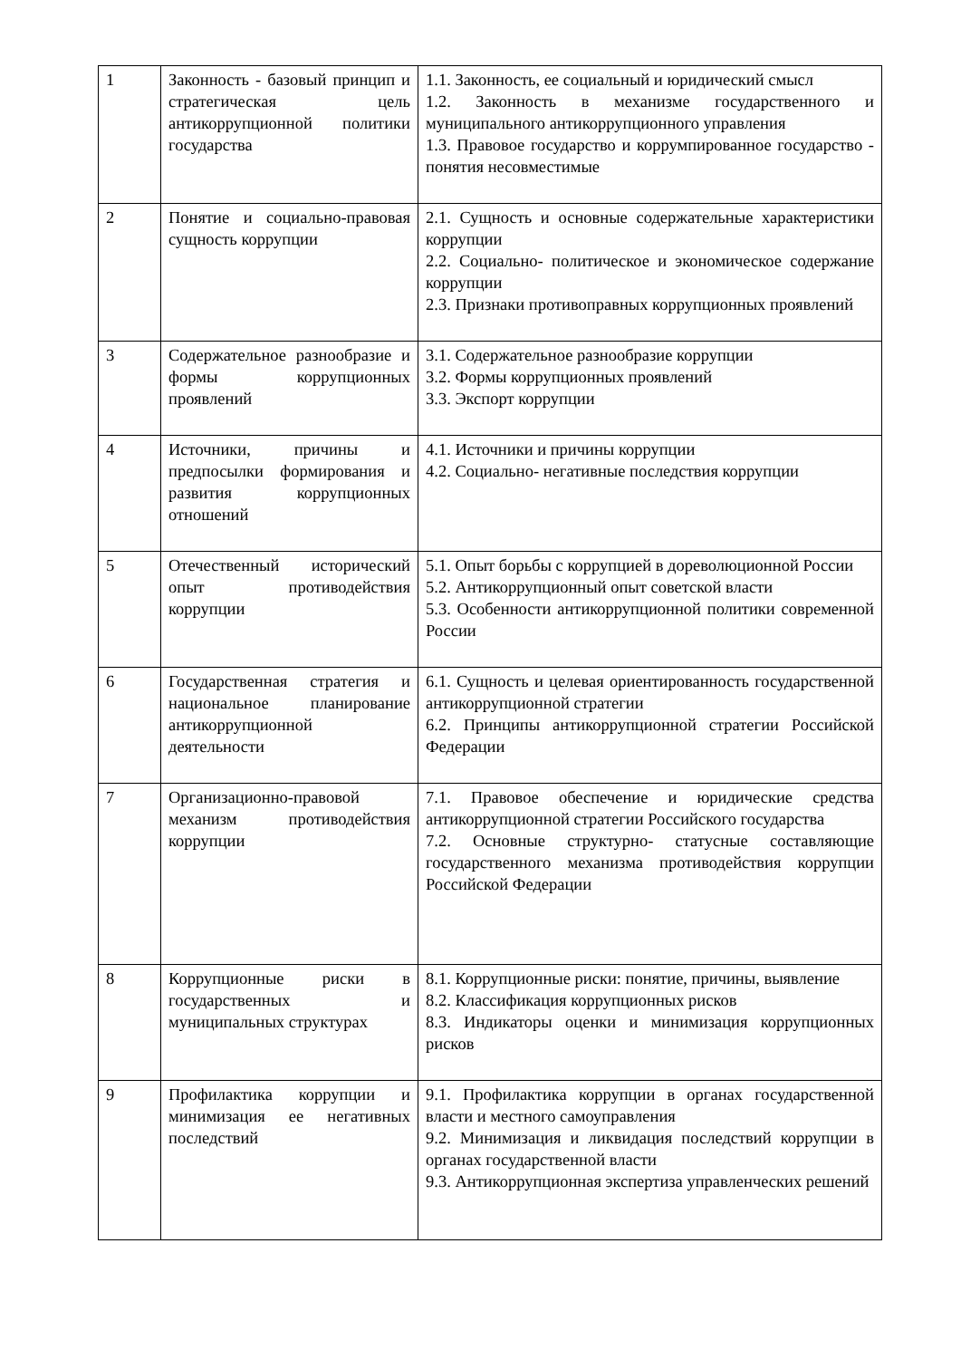| 1 | Законность - базовый принцип и стратегическая цель антикоррупционной политики государства | 1.1. Законность, ее социальный и юридический смысл 1.2. Законность в механизме государственного и муниципального антикоррупционного управления 1.3. Правовое государство и коррумпированное государство - понятия несовместимые |
| 2 | Понятие и социально-правовая сущность коррупции | 2.1. Сущность и основные содержательные характеристики коррупции 2.2. Социально- политическое и экономическое содержание коррупции 2.3. Признаки противоправных коррупционных проявлений |
| 3 | Содержательное разнообразие и формы коррупционных проявлений | 3.1. Содержательное разнообразие коррупции 3.2. Формы коррупционных проявлений 3.3. Экспорт коррупции |
| 4 | Источники, причины и предпосылки формирования и развития коррупционных отношений | 4.1. Источники и причины коррупции 4.2. Социально- негативные последствия коррупции |
| 5 | Отечественный исторический опыт противодействия коррупции | 5.1. Опыт борьбы с коррупцией в дореволюционной России 5.2. Антикоррупционный опыт советской власти 5.3. Особенности антикоррупционной политики современной России |
| 6 | Государственная стратегия и национальное планирование антикоррупционной деятельности | 6.1. Сущность и целевая ориентированность государственной антикоррупционной стратегии 6.2. Принципы антикоррупционной стратегии Российской Федерации |
| 7 | Организационно-правовой механизм противодействия коррупции | 7.1. Правовое обеспечение и юридические средства антикоррупционной стратегии Российского государства 7.2. Основные структурно- статусные составляющие государственного механизма противодействия коррупции Российской Федерации |
| 8 | Коррупционные риски в государственных и муниципальных структурах | 8.1. Коррупционные риски: понятие, причины, выявление 8.2. Классификация коррупционных рисков 8.3. Индикаторы оценки и минимизация коррупционных рисков |
| 9 | Профилактика коррупции и минимизация ее негативных последствий | 9.1. Профилактика коррупции в органах государственной власти и местного самоуправления 9.2. Минимизация и ликвидация последствий коррупции в органах государственной власти 9.3. Антикоррупционная экспертиза управленческих решений |